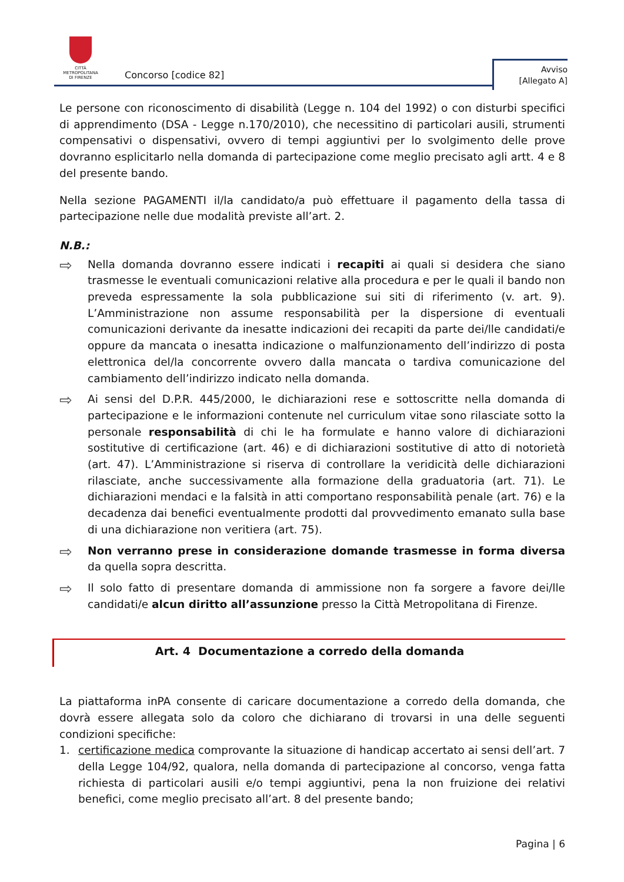CITTÀ METROPOLITANA
DI FIRENZE
Concorso [codice 82]
Avviso
[Allegato A]
Le persone con riconoscimento di disabilità (Legge n. 104 del 1992) o con disturbi specifici di apprendimento (DSA - Legge n.170/2010), che necessitino di particolari ausili, strumenti compensativi o dispensativi, ovvero di tempi aggiuntivi per lo svolgimento delle prove dovranno esplicitarlo nella domanda di partecipazione come meglio precisato agli artt. 4 e 8 del presente bando.
Nella sezione PAGAMENTI il/la candidato/a può effettuare il pagamento della tassa di partecipazione nelle due modalità previste all’art. 2.
N.B.:
⇨
Nella domanda dovranno essere indicati i recapiti ai quali si desidera che siano trasmesse le eventuali comunicazioni relative alla procedura e per le quali il bando non preveda espressamente la sola pubblicazione sui siti di riferimento (v. art. 9). L’Amministrazione non assume responsabilità per la dispersione di eventuali comunicazioni derivante da inesatte indicazioni dei recapiti da parte dei/lle candidati/e oppure da mancata o inesatta indicazione o malfunzionamento dell’indirizzo di posta elettronica del/la concorrente ovvero dalla mancata o tardiva comunicazione del cambiamento dell’indirizzo indicato nella domanda.
⇨
Ai sensi del D.P.R. 445/2000, le dichiarazioni rese e sottoscritte nella domanda di partecipazione e le informazioni contenute nel curriculum vitae sono rilasciate sotto la personale responsabilità di chi le ha formulate e hanno valore di dichiarazioni sostitutive di certificazione (art. 46) e di dichiarazioni sostitutive di atto di notorietà (art. 47). L’Amministrazione si riserva di controllare la veridicità delle dichiarazioni rilasciate, anche successivamente alla formazione della graduatoria (art. 71). Le dichiarazioni mendaci e la falsità in atti comportano responsabilità penale (art. 76) e la decadenza dai benefici eventualmente prodotti dal provvedimento emanato sulla base di una dichiarazione non veritiera (art. 75).
⇨
Non verranno prese in considerazione domande trasmesse in forma diversa da quella sopra descritta.
⇨
Il solo fatto di presentare domanda di ammissione non fa sorgere a favore dei/lle candidati/e alcun diritto all’assunzione presso la Città Metropolitana di Firenze.
Art. 4 Documentazione a corredo della domanda
La piattaforma inPA consente di caricare documentazione a corredo della domanda, che dovrà essere allegata solo da coloro che dichiarano di trovarsi in una delle seguenti condizioni specifiche:
1. certificazione medica comprovante la situazione di handicap accertato ai sensi dell’art. 7 della Legge 104/92, qualora, nella domanda di partecipazione al concorso, venga fatta richiesta di particolari ausili e/o tempi aggiuntivi, pena la non fruizione dei relativi benefici, come meglio precisato all’art. 8 del presente bando;
Pagina | 6